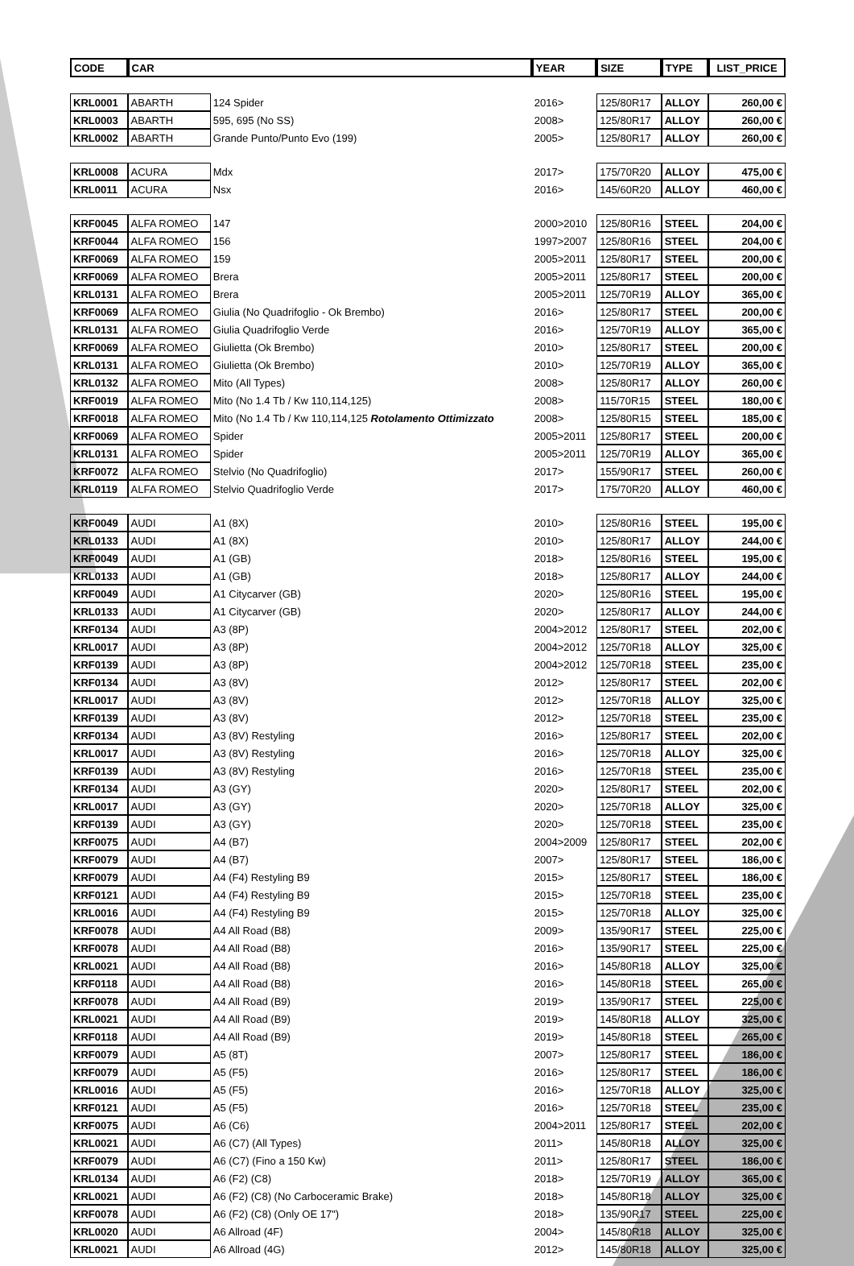| CODE | CAR | | YEAR | SIZE | TYPE | LIST_PRICE |
| --- | --- | --- | --- | --- | --- | --- |
| KRL0001 | ABARTH | 124 Spider | 2016> | 125/80R17 | ALLOY | 260,00 € |
| KRL0003 | ABARTH | 595, 695 (No SS) | 2008> | 125/80R17 | ALLOY | 260,00 € |
| KRL0002 | ABARTH | Grande Punto/Punto Evo (199) | 2005> | 125/80R17 | ALLOY | 260,00 € |
| KRL0008 | ACURA | Mdx | 2017> | 175/70R20 | ALLOY | 475,00 € |
| KRL0011 | ACURA | Nsx | 2016> | 145/60R20 | ALLOY | 460,00 € |
| KRF0045 | ALFA ROMEO | 147 | 2000>2010 | 125/80R16 | STEEL | 204,00 € |
| KRF0044 | ALFA ROMEO | 156 | 1997>2007 | 125/80R16 | STEEL | 204,00 € |
| KRF0069 | ALFA ROMEO | 159 | 2005>2011 | 125/80R17 | STEEL | 200,00 € |
| KRF0069 | ALFA ROMEO | Brera | 2005>2011 | 125/80R17 | STEEL | 200,00 € |
| KRL0131 | ALFA ROMEO | Brera | 2005>2011 | 125/70R19 | ALLOY | 365,00 € |
| KRF0069 | ALFA ROMEO | Giulia (No Quadrifoglio - Ok Brembo) | 2016> | 125/80R17 | STEEL | 200,00 € |
| KRL0131 | ALFA ROMEO | Giulia Quadrifoglio Verde | 2016> | 125/70R19 | ALLOY | 365,00 € |
| KRF0069 | ALFA ROMEO | Giulietta (Ok Brembo) | 2010> | 125/80R17 | STEEL | 200,00 € |
| KRL0131 | ALFA ROMEO | Giulietta (Ok Brembo) | 2010> | 125/70R19 | ALLOY | 365,00 € |
| KRL0132 | ALFA ROMEO | Mito (All Types) | 2008> | 125/80R17 | ALLOY | 260,00 € |
| KRF0019 | ALFA ROMEO | Mito (No 1.4 Tb / Kw 110,114,125) | 2008> | 115/70R15 | STEEL | 180,00 € |
| KRF0018 | ALFA ROMEO | Mito (No 1.4 Tb / Kw 110,114,125 Rotolamento Ottimizzato | 2008> | 125/80R15 | STEEL | 185,00 € |
| KRF0069 | ALFA ROMEO | Spider | 2005>2011 | 125/80R17 | STEEL | 200,00 € |
| KRL0131 | ALFA ROMEO | Spider | 2005>2011 | 125/70R19 | ALLOY | 365,00 € |
| KRF0072 | ALFA ROMEO | Stelvio (No Quadrifoglio) | 2017> | 155/90R17 | STEEL | 260,00 € |
| KRL0119 | ALFA ROMEO | Stelvio Quadrifoglio Verde | 2017> | 175/70R20 | ALLOY | 460,00 € |
| KRF0049 | AUDI | A1 (8X) | 2010> | 125/80R16 | STEEL | 195,00 € |
| KRL0133 | AUDI | A1 (8X) | 2010> | 125/80R17 | ALLOY | 244,00 € |
| KRF0049 | AUDI | A1 (GB) | 2018> | 125/80R16 | STEEL | 195,00 € |
| KRL0133 | AUDI | A1 (GB) | 2018> | 125/80R17 | ALLOY | 244,00 € |
| KRF0049 | AUDI | A1 Citycarver (GB) | 2020> | 125/80R16 | STEEL | 195,00 € |
| KRL0133 | AUDI | A1 Citycarver (GB) | 2020> | 125/80R17 | ALLOY | 244,00 € |
| KRF0134 | AUDI | A3 (8P) | 2004>2012 | 125/80R17 | STEEL | 202,00 € |
| KRL0017 | AUDI | A3 (8P) | 2004>2012 | 125/70R18 | ALLOY | 325,00 € |
| KRF0139 | AUDI | A3 (8P) | 2004>2012 | 125/70R18 | STEEL | 235,00 € |
| KRF0134 | AUDI | A3 (8V) | 2012> | 125/80R17 | STEEL | 202,00 € |
| KRL0017 | AUDI | A3 (8V) | 2012> | 125/70R18 | ALLOY | 325,00 € |
| KRF0139 | AUDI | A3 (8V) | 2012> | 125/70R18 | STEEL | 235,00 € |
| KRF0134 | AUDI | A3 (8V) Restyling | 2016> | 125/80R17 | STEEL | 202,00 € |
| KRL0017 | AUDI | A3 (8V) Restyling | 2016> | 125/70R18 | ALLOY | 325,00 € |
| KRF0139 | AUDI | A3 (8V) Restyling | 2016> | 125/70R18 | STEEL | 235,00 € |
| KRF0134 | AUDI | A3 (GY) | 2020> | 125/80R17 | STEEL | 202,00 € |
| KRL0017 | AUDI | A3 (GY) | 2020> | 125/70R18 | ALLOY | 325,00 € |
| KRF0139 | AUDI | A3 (GY) | 2020> | 125/70R18 | STEEL | 235,00 € |
| KRF0075 | AUDI | A4 (B7) | 2004>2009 | 125/80R17 | STEEL | 202,00 € |
| KRF0079 | AUDI | A4 (B7) | 2007> | 125/80R17 | STEEL | 186,00 € |
| KRF0079 | AUDI | A4 (F4) Restyling B9 | 2015> | 125/80R17 | STEEL | 186,00 € |
| KRF0121 | AUDI | A4 (F4) Restyling B9 | 2015> | 125/70R18 | STEEL | 235,00 € |
| KRL0016 | AUDI | A4 (F4) Restyling B9 | 2015> | 125/70R18 | ALLOY | 325,00 € |
| KRF0078 | AUDI | A4 All Road (B8) | 2009> | 135/90R17 | STEEL | 225,00 € |
| KRF0078 | AUDI | A4 All Road (B8) | 2016> | 135/90R17 | STEEL | 225,00 € |
| KRL0021 | AUDI | A4 All Road (B8) | 2016> | 145/80R18 | ALLOY | 325,00 € |
| KRF0118 | AUDI | A4 All Road (B8) | 2016> | 145/80R18 | STEEL | 265,00 € |
| KRF0078 | AUDI | A4 All Road (B9) | 2019> | 135/90R17 | STEEL | 225,00 € |
| KRL0021 | AUDI | A4 All Road (B9) | 2019> | 145/80R18 | ALLOY | 325,00 € |
| KRF0118 | AUDI | A4 All Road (B9) | 2019> | 145/80R18 | STEEL | 265,00 € |
| KRF0079 | AUDI | A5 (8T) | 2007> | 125/80R17 | STEEL | 186,00 € |
| KRF0079 | AUDI | A5 (F5) | 2016> | 125/80R17 | STEEL | 186,00 € |
| KRL0016 | AUDI | A5 (F5) | 2016> | 125/70R18 | ALLOY | 325,00 € |
| KRF0121 | AUDI | A5 (F5) | 2016> | 125/70R18 | STEEL | 235,00 € |
| KRF0075 | AUDI | A6 (C6) | 2004>2011 | 125/80R17 | STEEL | 202,00 € |
| KRL0021 | AUDI | A6 (C7) (All Types) | 2011> | 145/80R18 | ALLOY | 325,00 € |
| KRF0079 | AUDI | A6 (C7) (Fino a 150 Kw) | 2011> | 125/80R17 | STEEL | 186,00 € |
| KRL0134 | AUDI | A6 (F2) (C8) | 2018> | 125/70R19 | ALLOY | 365,00 € |
| KRL0021 | AUDI | A6 (F2) (C8) (No Carboceramic Brake) | 2018> | 145/80R18 | ALLOY | 325,00 € |
| KRF0078 | AUDI | A6 (F2) (C8) (Only OE 17") | 2018> | 135/90R17 | STEEL | 225,00 € |
| KRL0020 | AUDI | A6 Allroad (4F) | 2004> | 145/80R18 | ALLOY | 325,00 € |
| KRL0021 | AUDI | A6 Allroad (4G) | 2012> | 145/80R18 | ALLOY | 325,00 € |